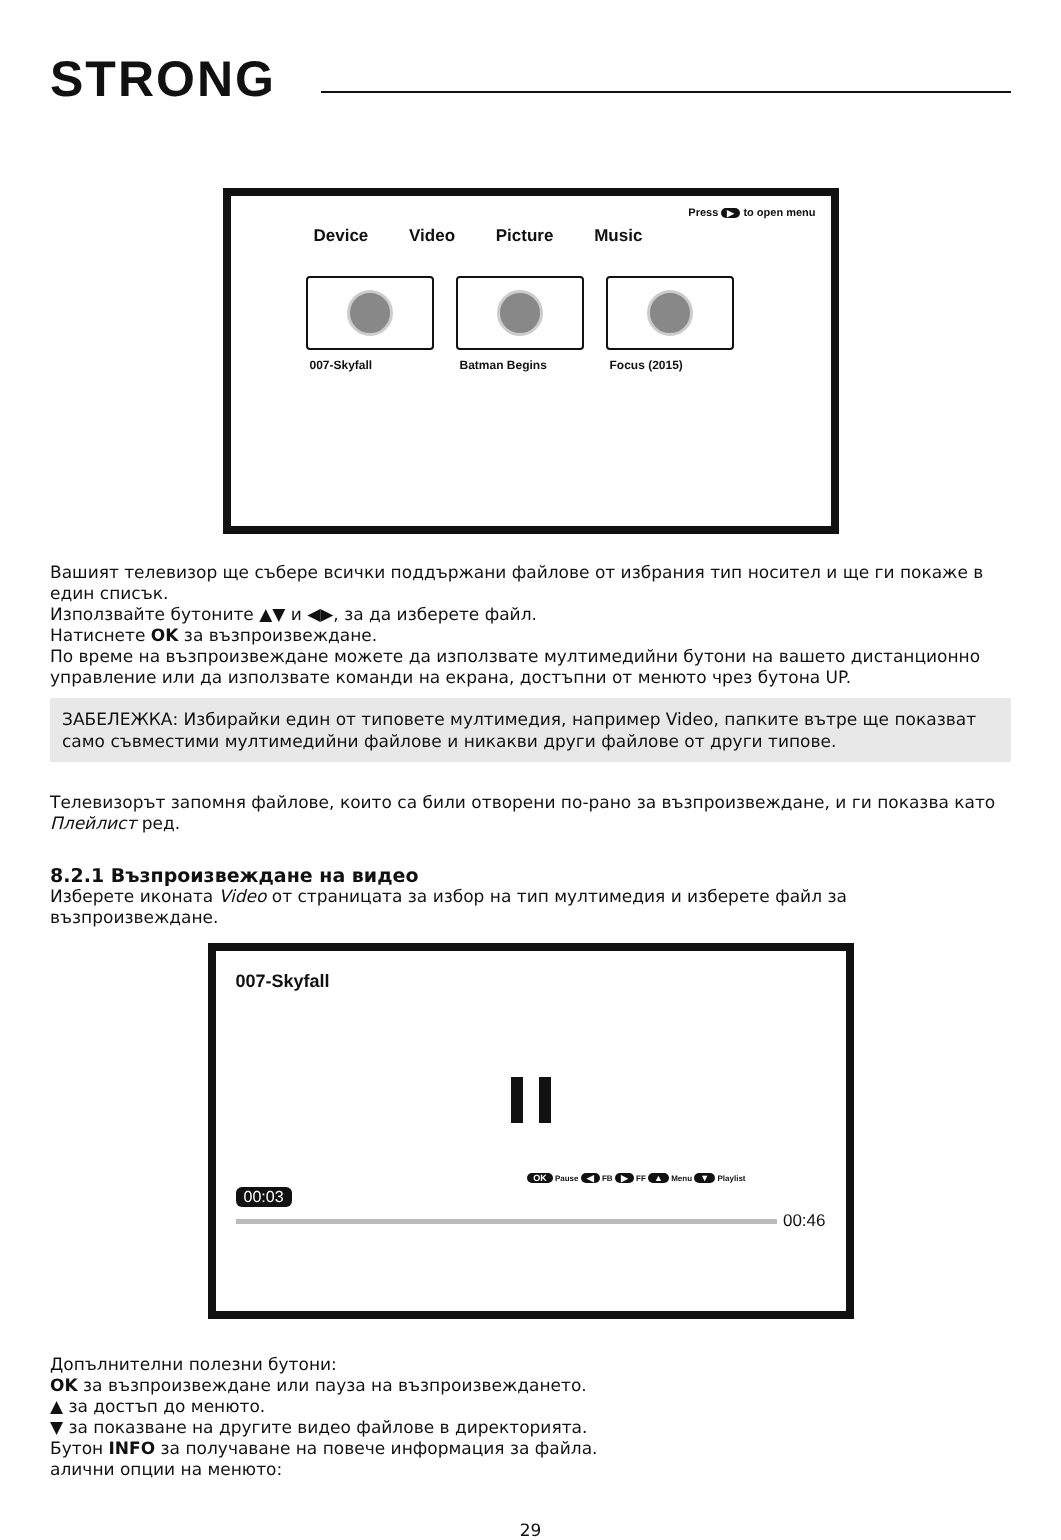STRONG
Press ▶ to open menu
Device Video Picture Music
007-Skyfall Batman Begins Focus (2015)
Вашият телевизор ще събере всички поддържани файлове от избрания тип носител и ще ги покаже в един списък.
Използвайте бутоните ▲▼ и ◀▶, за да изберете файл.
Натиснете OK за възпроизвеждане.
По време на възпроизвеждане можете да използвате мултимедийни бутони на вашето дистанционно управление или да използвате команди на екрана, достъпни от менюто чрез бутона UP.
ЗАБЕЛЕЖКА: Избирайки един от типовете мултимедия, например Video, папките вътре ще показват само съвместими мултимедийни файлове и никакви други файлове от други типове.
Телевизорът запомня файлове, които са били отворени по-рано за възпроизвеждане, и ги показва като Плейлист ред.
8.2.1 Възпроизвеждане на видео
Изберете иконата Video от страницата за избор на тип мултимедия и изберете файл за възпроизвеждане.
007-Skyfall
OK Pause ◀ FB ▶ FF ▲ Menu ▼ Playlist
00:03
00:46
Допълнителни полезни бутони:
OK за възпроизвеждане или пауза на възпроизвеждането.
▲ за достъп до менюто.
▼ за показване на другите видео файлове в директорията.
Бутон INFO за получаване на повече информация за файла.
алични опции на менюто:
29